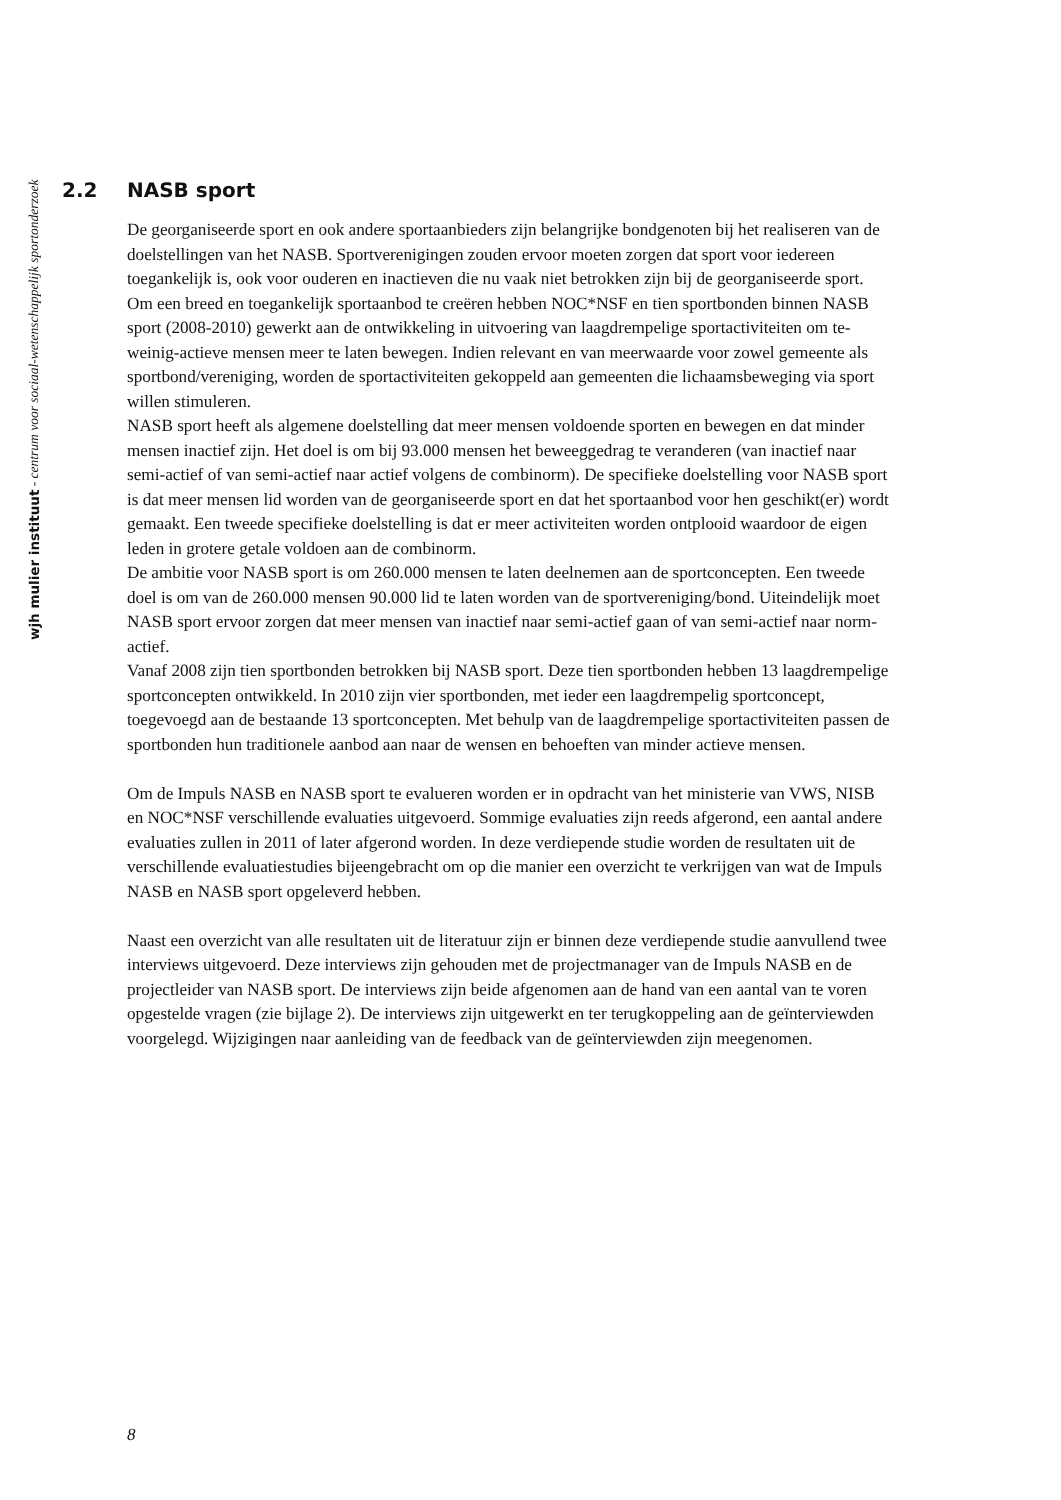wjh mulier instituut - centrum voor sociaal-wetenschappelijk sportonderzoek
2.2 NASB sport
De georganiseerde sport en ook andere sportaanbieders zijn belangrijke bondgenoten bij het realiseren van de doelstellingen van het NASB. Sportverenigingen zouden ervoor moeten zorgen dat sport voor iedereen toegankelijk is, ook voor ouderen en inactieven die nu vaak niet betrokken zijn bij de georganiseerde sport. Om een breed en toegankelijk sportaanbod te creëren hebben NOC*NSF en tien sportbonden binnen NASB sport (2008-2010) gewerkt aan de ontwikkeling in uitvoering van laagdrempelige sportactiviteiten om te-weinig-actieve mensen meer te laten bewegen. Indien relevant en van meerwaarde voor zowel gemeente als sportbond/vereniging, worden de sportactiviteiten gekoppeld aan gemeenten die lichaamsbeweging via sport willen stimuleren.
NASB sport heeft als algemene doelstelling dat meer mensen voldoende sporten en bewegen en dat minder mensen inactief zijn. Het doel is om bij 93.000 mensen het beweeggedrag te veranderen (van inactief naar semi-actief of van semi-actief naar actief volgens de combinorm). De specifieke doelstelling voor NASB sport is dat meer mensen lid worden van de georganiseerde sport en dat het sportaanbod voor hen geschikt(er) wordt gemaakt. Een tweede specifieke doelstelling is dat er meer activiteiten worden ontplooid waardoor de eigen leden in grotere getale voldoen aan de combinorm.
De ambitie voor NASB sport is om 260.000 mensen te laten deelnemen aan de sportconcepten. Een tweede doel is om van de 260.000 mensen 90.000 lid te laten worden van de sportvereniging/bond. Uiteindelijk moet NASB sport ervoor zorgen dat meer mensen van inactief naar semi-actief gaan of van semi-actief naar norm-actief.
Vanaf 2008 zijn tien sportbonden betrokken bij NASB sport. Deze tien sportbonden hebben 13 laagdrempelige sportconcepten ontwikkeld. In 2010 zijn vier sportbonden, met ieder een laagdrempelig sportconcept, toegevoegd aan de bestaande 13 sportconcepten. Met behulp van de laagdrempelige sportactiviteiten passen de sportbonden hun traditionele aanbod aan naar de wensen en behoeften van minder actieve mensen.
Om de Impuls NASB en NASB sport te evalueren worden er in opdracht van het ministerie van VWS, NISB en NOC*NSF verschillende evaluaties uitgevoerd. Sommige evaluaties zijn reeds afgerond, een aantal andere evaluaties zullen in 2011 of later afgerond worden. In deze verdiepende studie worden de resultaten uit de verschillende evaluatiestudies bijeengebracht om op die manier een overzicht te verkrijgen van wat de Impuls NASB en NASB sport opgeleverd hebben.
Naast een overzicht van alle resultaten uit de literatuur zijn er binnen deze verdiepende studie aanvullend twee interviews uitgevoerd. Deze interviews zijn gehouden met de projectmanager van de Impuls NASB en de projectleider van NASB sport. De interviews zijn beide afgenomen aan de hand van een aantal van te voren opgestelde vragen (zie bijlage 2). De interviews zijn uitgewerkt en ter terugkoppeling aan de geïnterviewden voorgelegd. Wijzigingen naar aanleiding van de feedback van de geïnterviewden zijn meegenomen.
8